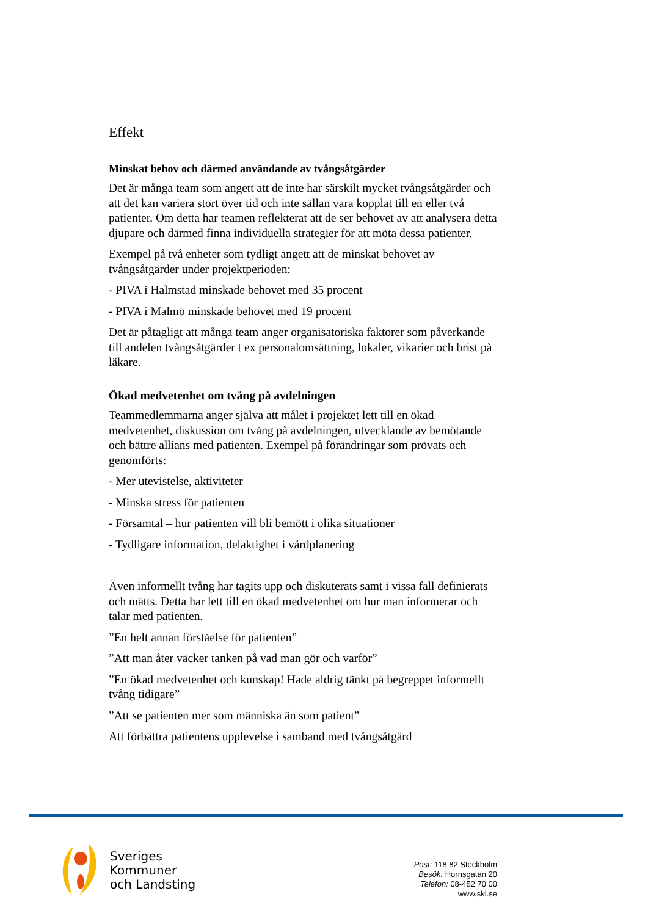Effekt
Minskat behov och därmed användande av tvångsåtgärder
Det är många team som angett att de inte har särskilt mycket tvångsåtgärder och att det kan variera stort över tid och inte sällan vara kopplat till en eller två patienter. Om detta har teamen reflekterat att de ser behovet av att analysera detta djupare och därmed finna individuella strategier för att möta dessa patienter.
Exempel på två enheter som tydligt angett att de minskat behovet av tvångsåtgärder under projektperioden:
- PIVA i Halmstad minskade behovet med 35 procent
- PIVA i Malmö minskade behovet med 19 procent
Det är påtagligt att många team anger organisatoriska faktorer som påverkande till andelen tvångsåtgärder t ex personalomsättning, lokaler, vikarier och brist på läkare.
Ökad medvetenhet om tvång på avdelningen
Teammedlemmarna anger själva att målet i projektet lett till en ökad medvetenhet, diskussion om tvång på avdelningen, utvecklande av bemötande och bättre allians med patienten. Exempel på förändringar som prövats och genomförts:
- Mer utevistelse, aktiviteter
- Minska stress för patienten
- Församtal – hur patienten vill bli bemött i olika situationer
- Tydligare information, delaktighet i vårdplanering
Även informellt tvång har tagits upp och diskuterats samt i vissa fall definierats och mätts. Detta har lett till en ökad medvetenhet om hur man informerar och talar med patienten.
”En helt annan förståelse för patienten”
”Att man åter väcker tanken på vad man gör och varför”
”En ökad medvetenhet och kunskap! Hade aldrig tänkt på begreppet informellt tvång tidigare”
”Att se patienten mer som människa än som patient”
Att förbättra patientens upplevelse i samband med tvångsåtgärd
Sveriges
Kommuner
och Landsting
Post: 118 82 Stockholm
Besök: Hornsgatan 20
Telefon: 08-452 70 00
www.skl.se